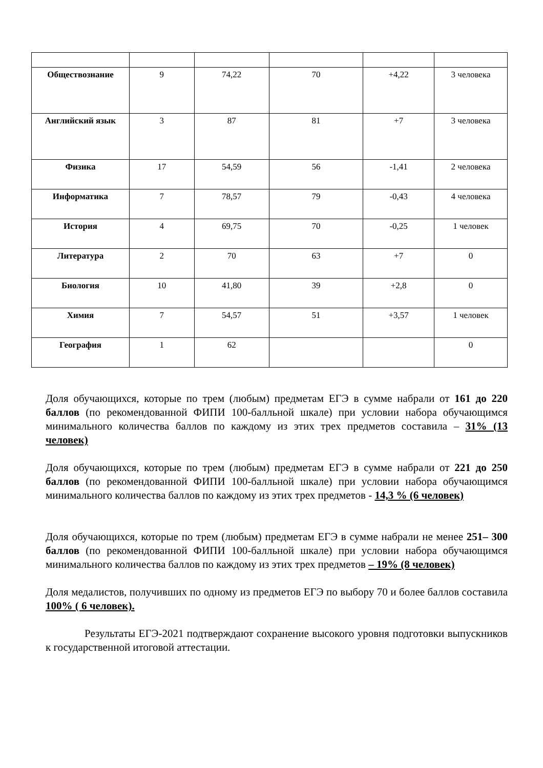| Обществознание | 9 | 74,22 | 70 | +4,22 | 3 человека |
| Английский язык | 3 | 87 | 81 | +7 | 3 человека |
| Физика | 17 | 54,59 | 56 | -1,41 | 2 человека |
| Информатика | 7 | 78,57 | 79 | -0,43 | 4 человека |
| История | 4 | 69,75 | 70 | -0,25 | 1 человек |
| Литература | 2 | 70 | 63 | +7 | 0 |
| Биология | 10 | 41,80 | 39 | +2,8 | 0 |
| Химия | 7 | 54,57 | 51 | +3,57 | 1 человек |
| География | 1 | 62 | | | 0 |
Доля обучающихся, которые по трем (любым) предметам ЕГЭ в сумме набрали от 161 до 220 баллов (по рекомендованной ФИПИ 100-балльной шкале) при условии набора обучающимся минимального количества баллов по каждому из этих трех предметов составила – 31% (13 человек)
Доля обучающихся, которые по трем (любым) предметам ЕГЭ в сумме набрали от 221 до 250 баллов (по рекомендованной ФИПИ 100-балльной шкале) при условии набора обучающимся минимального количества баллов по каждому из этих трех предметов - 14,3 % (6 человек)
Доля обучающихся, которые по трем (любым) предметам ЕГЭ в сумме набрали не менее 251– 300 баллов (по рекомендованной ФИПИ 100-балльной шкале) при условии набора обучающимся минимального количества баллов по каждому из этих трех предметов – 19% (8 человек)
Доля медалистов, получивших по одному из предметов ЕГЭ по выбору 70 и более баллов составила 100% ( 6 человек).
Результаты ЕГЭ-2021 подтверждают сохранение высокого уровня подготовки выпускников к государственной итоговой аттестации.